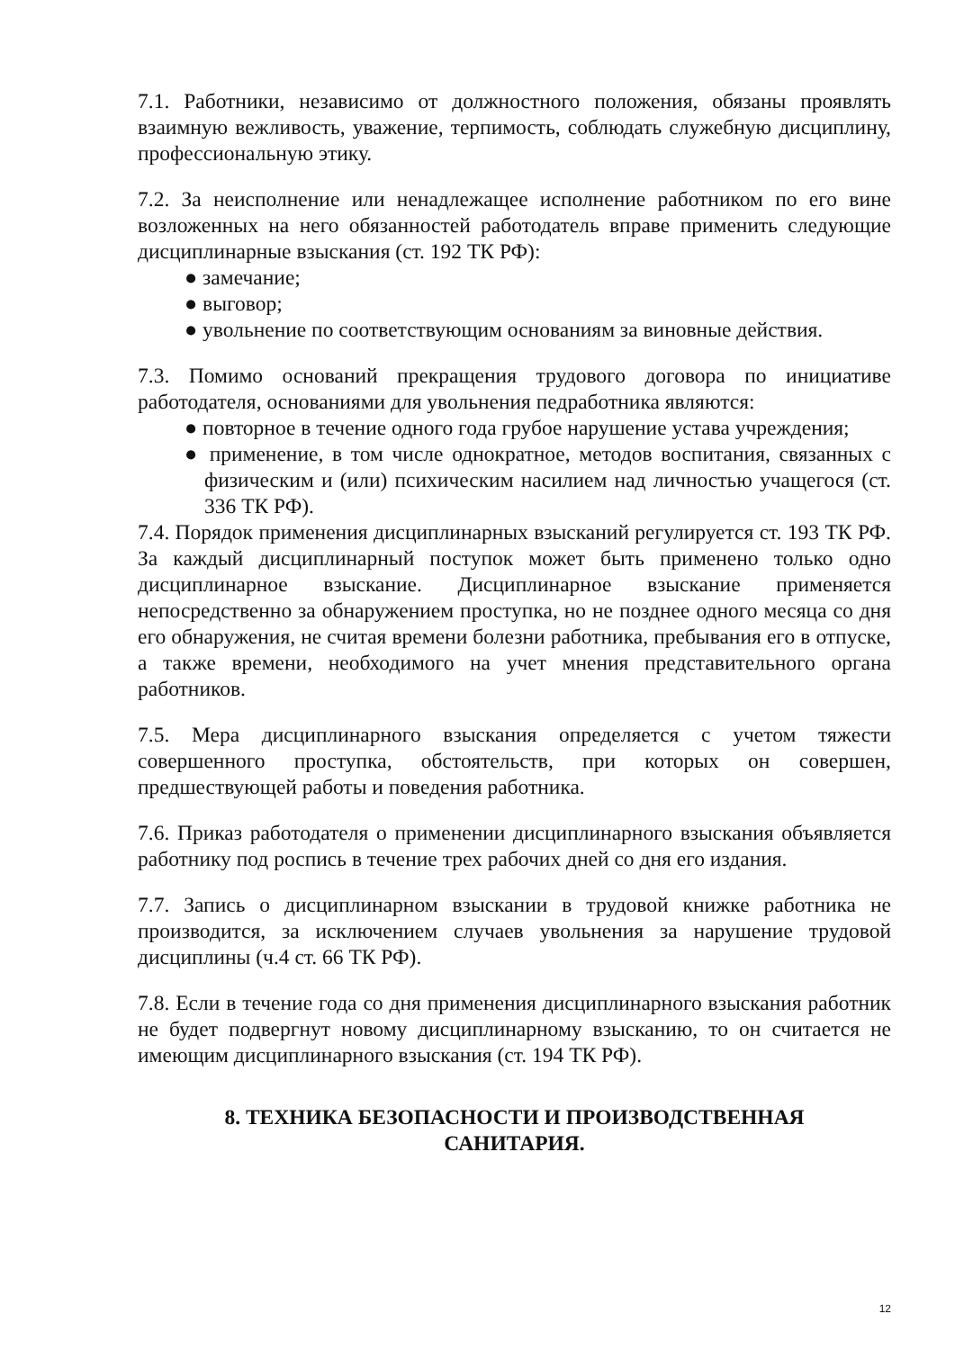7.1. Работники, независимо от должностного положения, обязаны проявлять взаимную вежливость, уважение, терпимость, соблюдать служебную дисциплину, профессиональную этику.
7.2. За неисполнение или ненадлежащее исполнение работником по его вине возложенных на него обязанностей работодатель вправе применить следующие дисциплинарные взыскания (ст. 192 ТК РФ):
● замечание;
● выговор;
● увольнение по соответствующим основаниям за виновные действия.
7.3. Помимо оснований прекращения трудового договора по инициативе работодателя, основаниями для увольнения педработника являются:
● повторное в течение одного года грубое нарушение устава учреждения;
● применение, в том числе однократное, методов воспитания, связанных с физическим и (или) психическим насилием над личностью учащегося (ст. 336 ТК РФ).
7.4. Порядок применения дисциплинарных взысканий регулируется ст. 193 ТК РФ. За каждый дисциплинарный поступок может быть применено только одно дисциплинарное взыскание. Дисциплинарное взыскание применяется непосредственно за обнаружением проступка, но не позднее одного месяца со дня его обнаружения, не считая времени болезни работника, пребывания его в отпуске, а также времени, необходимого на учет мнения представительного органа работников.
7.5. Мера дисциплинарного взыскания определяется с учетом тяжести совершенного проступка, обстоятельств, при которых он совершен, предшествующей работы и поведения работника.
7.6. Приказ работодателя о применении дисциплинарного взыскания объявляется работнику под роспись в течение трех рабочих дней со дня его издания.
7.7. Запись о дисциплинарном взыскании в трудовой книжке работника не производится, за исключением случаев увольнения за нарушение трудовой дисциплины (ч.4 ст. 66 ТК РФ).
7.8. Если в течение года со дня применения дисциплинарного взыскания работник не будет подвергнут новому дисциплинарному взысканию, то он считается не имеющим дисциплинарного взыскания (ст. 194 ТК РФ).
8. ТЕХНИКА БЕЗОПАСНОСТИ И ПРОИЗВОДСТВЕННАЯ
САНИТАРИЯ.
12